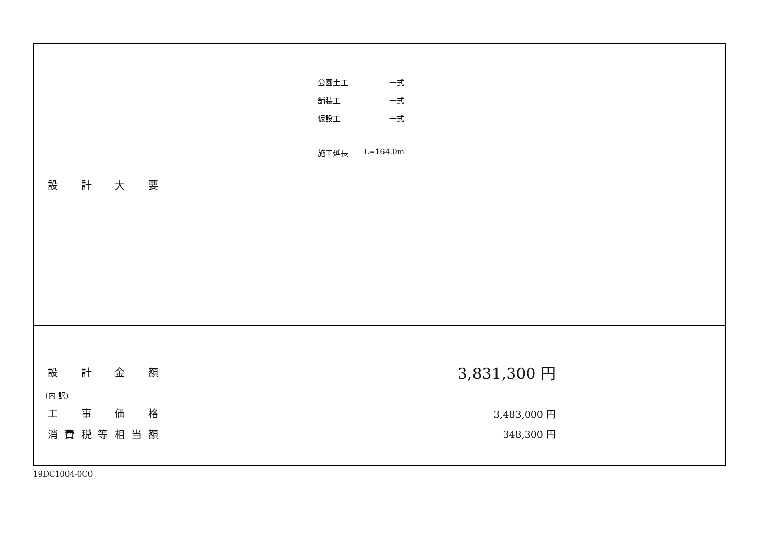| 設 計 大 要 | / 公園土工 / 一式 / / 舗装工 / 一式 / / 仮設工 / 一式 / / 施工延長 / L=164.0m / |
| 設 計 金 額 (内 訳) 工 事 価 格 消 費 税 等 相 当 額 | 3,831,300 円 3,483,000 円 348,300 円 |
19DC1004-0C0